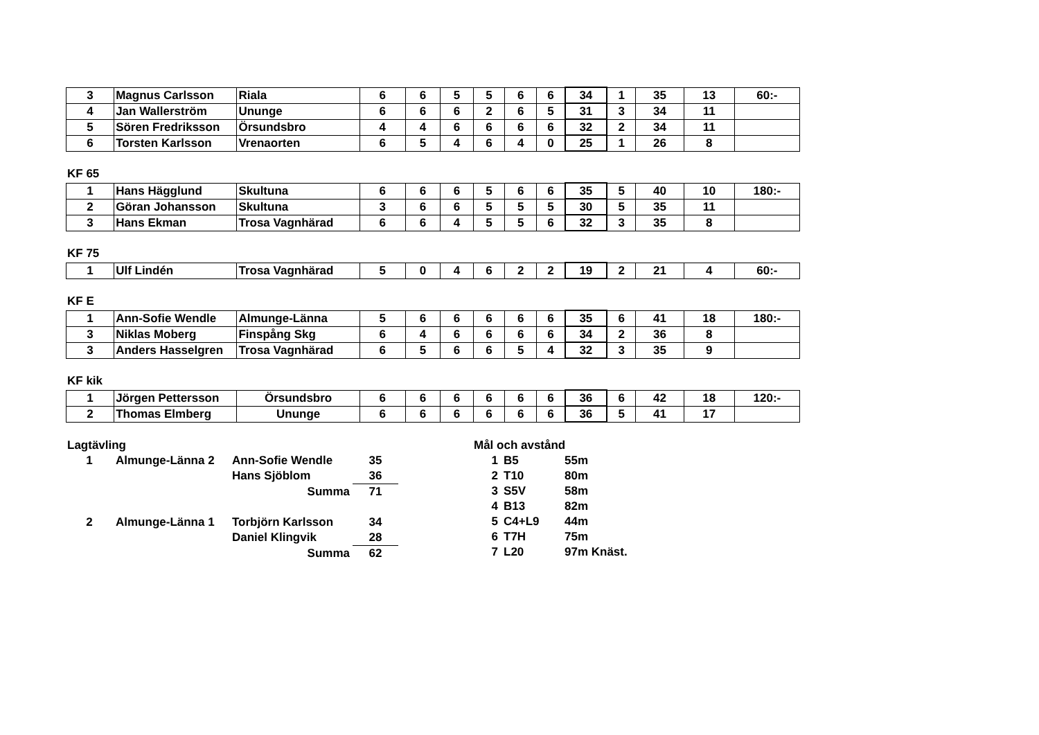| 3 | Magnus Carlsson | Riala | 6 | 6 | 5 | 5 | 6 | 6 | 34 | 1 | 35 | 13 | 60:- |
| 4 | Jan Wallerström | Ununge | 6 | 6 | 6 | 2 | 6 | 5 | 31 | 3 | 34 | 11 | |
| 5 | Sören Fredriksson | Örsundsbro | 4 | 4 | 6 | 6 | 6 | 6 | 32 | 2 | 34 | 11 | |
| 6 | Torsten Karlsson | Vrenaorten | 6 | 5 | 4 | 6 | 4 | 0 | 25 | 1 | 26 | 8 | |
KF 65
| 1 | Hans Hägglund | Skultuna | 6 | 6 | 6 | 5 | 6 | 6 | 35 | 5 | 40 | 10 | 180:- |
| 2 | Göran Johansson | Skultuna | 3 | 6 | 6 | 5 | 5 | 5 | 30 | 5 | 35 | 11 | |
| 3 | Hans Ekman | Trosa Vagnhärad | 6 | 6 | 4 | 5 | 5 | 6 | 32 | 3 | 35 | 8 | |
KF 75
| 1 | Ulf Lindén | Trosa Vagnhärad | 5 | 0 | 4 | 6 | 2 | 2 | 19 | 2 | 21 | 4 | 60:- |
KF E
| 1 | Ann-Sofie Wendle | Almunge-Länna | 5 | 6 | 6 | 6 | 6 | 6 | 35 | 6 | 41 | 18 | 180:- |
| 3 | Niklas Moberg | Finspång Skg | 6 | 4 | 6 | 6 | 6 | 6 | 34 | 2 | 36 | 8 | |
| 3 | Anders Hasselgren | Trosa Vagnhärad | 6 | 5 | 6 | 6 | 5 | 4 | 32 | 3 | 35 | 9 | |
KF kik
| 1 | Jörgen Pettersson | Örsundsbro | 6 | 6 | 6 | 6 | 6 | 6 | 36 | 6 | 42 | 18 | 120:- |
| 2 | Thomas Elmberg | Ununge | 6 | 6 | 6 | 6 | 6 | 6 | 36 | 5 | 41 | 17 | |
| Lagtävling | | | |
| 1 | Almunge-Länna 2 | Ann-Sofie Wendle | 35 |
| | | Hans Sjöblom | 36 |
| | | Summa | 71 |
| 2 | Almunge-Länna 1 | Torbjörn Karlsson | 34 |
| | | Daniel Klingvik | 28 |
| | | Summa | 62 |
| Mål och avstånd | | |
| 1 | B5 | 55m |
| 2 | T10 | 80m |
| 3 | S5V | 58m |
| 4 | B13 | 82m |
| 5 | C4+L9 | 44m |
| 6 | T7H | 75m |
| 7 | L20 | 97m Knäst. |